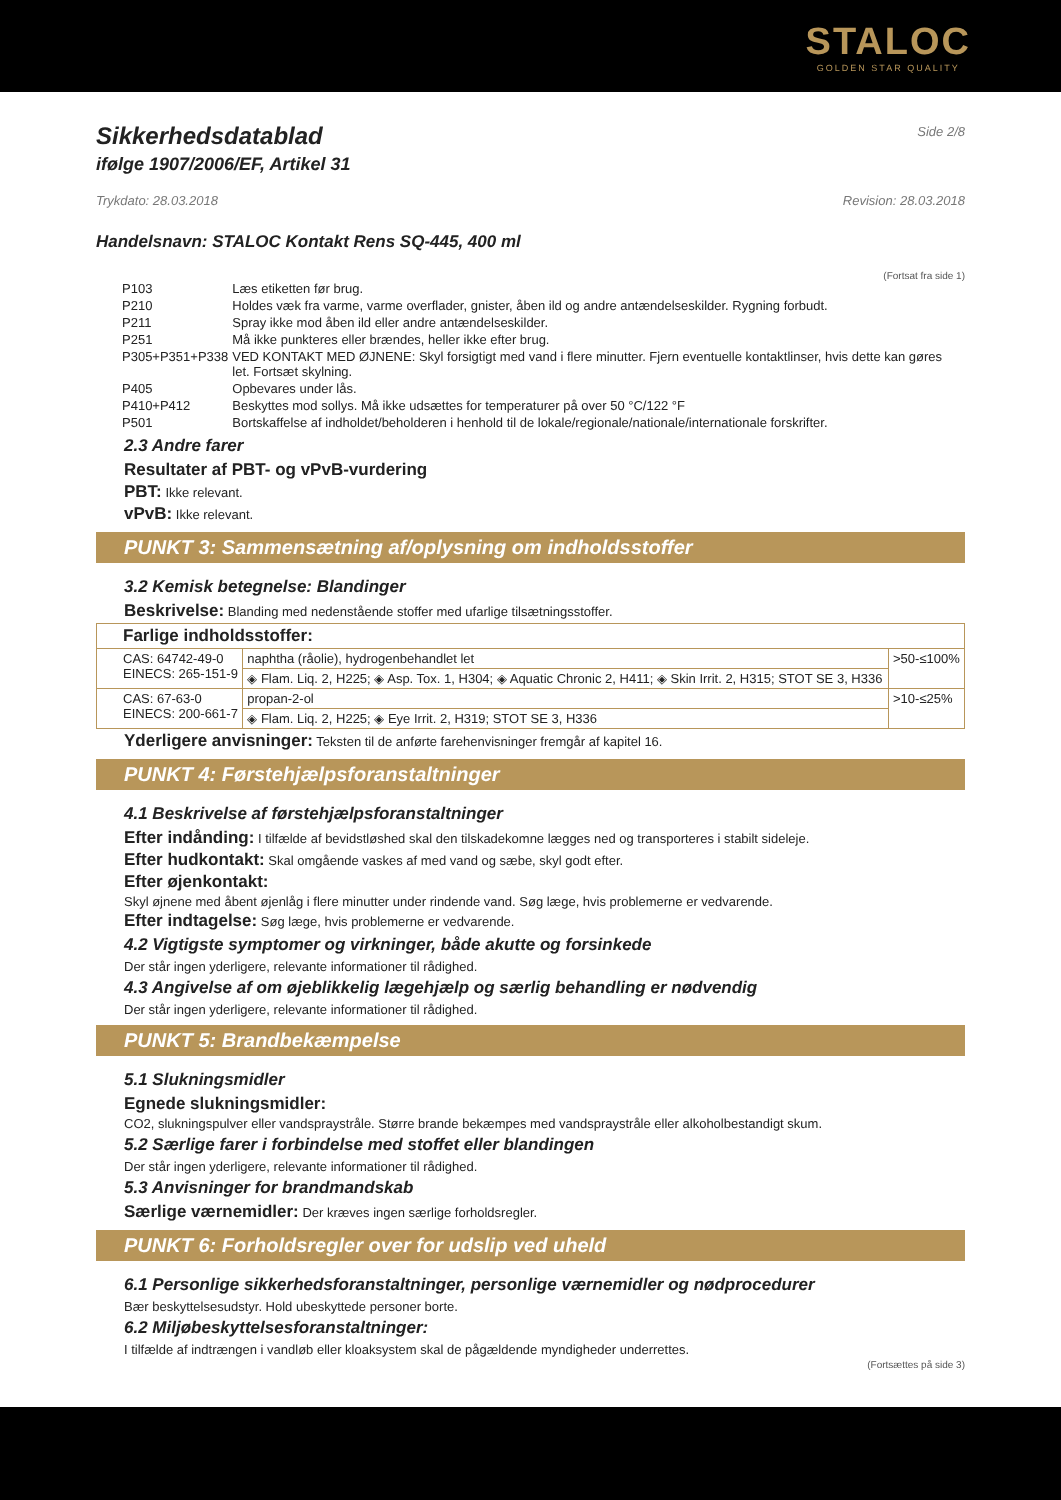STALOC
GOLDEN STAR QUALITY
Sikkerhedsdatablad
Side 2/8
ifølge 1907/2006/EF, Artikel 31
Trykdato: 28.03.2018 Revision: 28.03.2018
Handelsnavn: STALOC Kontakt Rens SQ-445, 400 ml
(Fortsat fra side 1)
| P103 | Læs etiketten før brug. |
| P210 | Holdes væk fra varme, varme overflader, gnister, åben ild og andre antændelseskilder. Rygning forbudt. |
| P211 | Spray ikke mod åben ild eller andre antændelseskilder. |
| P251 | Må ikke punkteres eller brændes, heller ikke efter brug. |
| P305+P351+P338 | VED KONTAKT MED ØJNENE: Skyl forsigtigt med vand i flere minutter. Fjern eventuelle kontaktlinser, hvis dette kan gøres let. Fortsæt skylning. |
| P405 | Opbevares under lås. |
| P410+P412 | Beskyttes mod sollys. Må ikke udsættes for temperaturer på over 50 °C/122 °F |
| P501 | Bortskaffelse af indholdet/beholderen i henhold til de lokale/regionale/nationale/internationale forskrifter. |
2.3 Andre farer
Resultater af PBT- og vPvB-vurdering
PBT: Ikke relevant.
vPvB: Ikke relevant.
PUNKT 3: Sammensætning af/oplysning om indholdsstoffer
3.2 Kemisk betegnelse: Blandinger
Beskrivelse: Blanding med nedenstående stoffer med ufarlige tilsætningsstoffer.
| Farlige indholdsstoffer: | | |
| CAS: 64742-49-0 EINECS: 265-151-9 | naphtha (råolie), hydrogenbehandlet let | >50-≤100% |
| | ◈ Flam. Liq. 2, H225; ◈ Asp. Tox. 1, H304; ◈ Aquatic Chronic 2, H411; ◈ Skin Irrit. 2, H315; STOT SE 3, H336 | |
| CAS: 67-63-0 EINECS: 200-661-7 | propan-2-ol | >10-≤25% |
| | ◈ Flam. Liq. 2, H225; ◈ Eye Irrit. 2, H319; STOT SE 3, H336 | |
Yderligere anvisninger: Teksten til de anførte farehenvisninger fremgår af kapitel 16.
PUNKT 4: Førstehjælpsforanstaltninger
4.1 Beskrivelse af førstehjælpsforanstaltninger
Efter indånding: I tilfælde af bevidstløshed skal den tilskadekomne lægges ned og transporteres i stabilt sideleje.
Efter hudkontakt: Skal omgående vaskes af med vand og sæbe, skyl godt efter.
Efter øjenkontakt:
Skyl øjnene med åbent øjenlåg i flere minutter under rindende vand. Søg læge, hvis problemerne er vedvarende.
Efter indtagelse: Søg læge, hvis problemerne er vedvarende.
4.2 Vigtigste symptomer og virkninger, både akutte og forsinkede
Der står ingen yderligere, relevante informationer til rådighed.
4.3 Angivelse af om øjeblikkelig lægehjælp og særlig behandling er nødvendig
Der står ingen yderligere, relevante informationer til rådighed.
PUNKT 5: Brandbekæmpelse
5.1 Slukningsmidler
Egnede slukningsmidler:
CO2, slukningspulver eller vandspraystråle. Større brande bekæmpes med vandspraystråle eller alkoholbestandigt skum.
5.2 Særlige farer i forbindelse med stoffet eller blandingen
Der står ingen yderligere, relevante informationer til rådighed.
5.3 Anvisninger for brandmandskab
Særlige værnemidler: Der kræves ingen særlige forholdsregler.
PUNKT 6: Forholdsregler over for udslip ved uheld
6.1 Personlige sikkerhedsforanstaltninger, personlige værnemidler og nødprocedurer
Bær beskyttelsesudstyr. Hold ubeskyttede personer borte.
6.2 Miljøbeskyttelsesforanstaltninger:
I tilfælde af indtrængen i vandløb eller kloaksystem skal de pågældende myndigheder underrettes.
(Fortsættes på side 3)